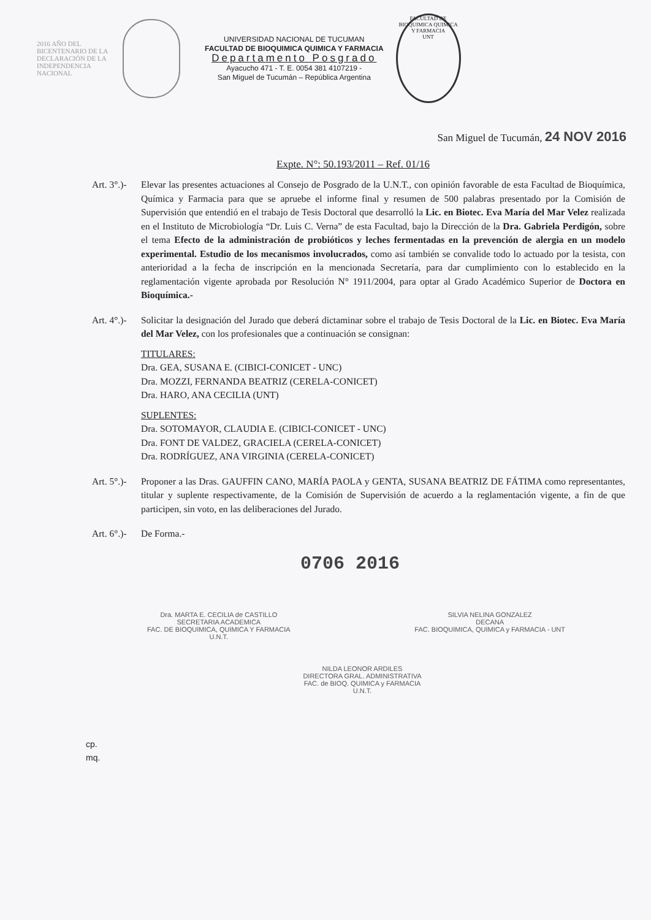2016 AÑO DEL BICENTENARIO DE LA DECLARACIÓN DE LA INDEPENDENCIA NACIONAL
UNIVERSIDAD NACIONAL DE TUCUMAN
FACULTAD DE BIOQUIMICA QUIMICA Y FARMACIA
Departamento Posgrado
Ayacucho 471 - T. E. 0054 381 4107219 -
San Miguel de Tucumán – República Argentina
FACULTAD DE BIOQUIMICA QUIMICA Y FARMACIA
UNT
San Miguel de Tucumán, 24 NOV 2016
Expte. N°: 50.193/2011 – Ref. 01/16
Art. 3°.)-
Elevar las presentes actuaciones al Consejo de Posgrado de la U.N.T., con opinión favorable de esta Facultad de Bioquímica, Química y Farmacia para que se apruebe el informe final y resumen de 500 palabras presentado por la Comisión de Supervisión que entendió en el trabajo de Tesis Doctoral que desarrolló la Lic. en Biotec. Eva María del Mar Velez realizada en el Instituto de Microbiología “Dr. Luis C. Verna” de esta Facultad, bajo la Dirección de la Dra. Gabriela Perdigón, sobre el tema Efecto de la administración de probióticos y leches fermentadas en la prevención de alergia en un modelo experimental. Estudio de los mecanismos involucrados, como así también se convalide todo lo actuado por la tesista, con anterioridad a la fecha de inscripción en la mencionada Secretaría, para dar cumplimiento con lo establecido en la reglamentación vigente aprobada por Resolución N° 1911/2004, para optar al Grado Académico Superior de Doctora en Bioquímica.-
Art. 4°.)-
Solicitar la designación del Jurado que deberá dictaminar sobre el trabajo de Tesis Doctoral de la Lic. en Biotec. Eva María del Mar Velez, con los profesionales que a continuación se consignan:
TITULARES:
Dra. GEA, SUSANA E. (CIBICI-CONICET - UNC)
Dra. MOZZI, FERNANDA BEATRIZ (CERELA-CONICET)
Dra. HARO, ANA CECILIA (UNT)
SUPLENTES:
Dra. SOTOMAYOR, CLAUDIA E. (CIBICI-CONICET - UNC)
Dra. FONT DE VALDEZ, GRACIELA (CERELA-CONICET)
Dra. RODRÍGUEZ, ANA VIRGINIA (CERELA-CONICET)
Art. 5°.)-
Proponer a las Dras. GAUFFIN CANO, MARÍA PAOLA y GENTA, SUSANA BEATRIZ DE FÁTIMA como representantes, titular y suplente respectivamente, de la Comisión de Supervisión de acuerdo a la reglamentación vigente, a fin de que participen, sin voto, en las deliberaciones del Jurado.
Art. 6°.)-
De Forma.-
0706 2016
Dra. MARTA E. CECILIA de CASTILLO
SECRETARIA ACADEMICA
FAC. DE BIOQUIMICA, QUIMICA Y FARMACIA
U.N.T.
SILVIA NELINA GONZALEZ
DECANA
FAC. BIOQUIMICA, QUIMICA y FARMACIA - UNT
NILDA LEONOR ARDILES
DIRECTORA GRAL. ADMINISTRATIVA
FAC. de BIOQ. QUIMICA y FARMACIA
U.N.T.
cp.
mq.